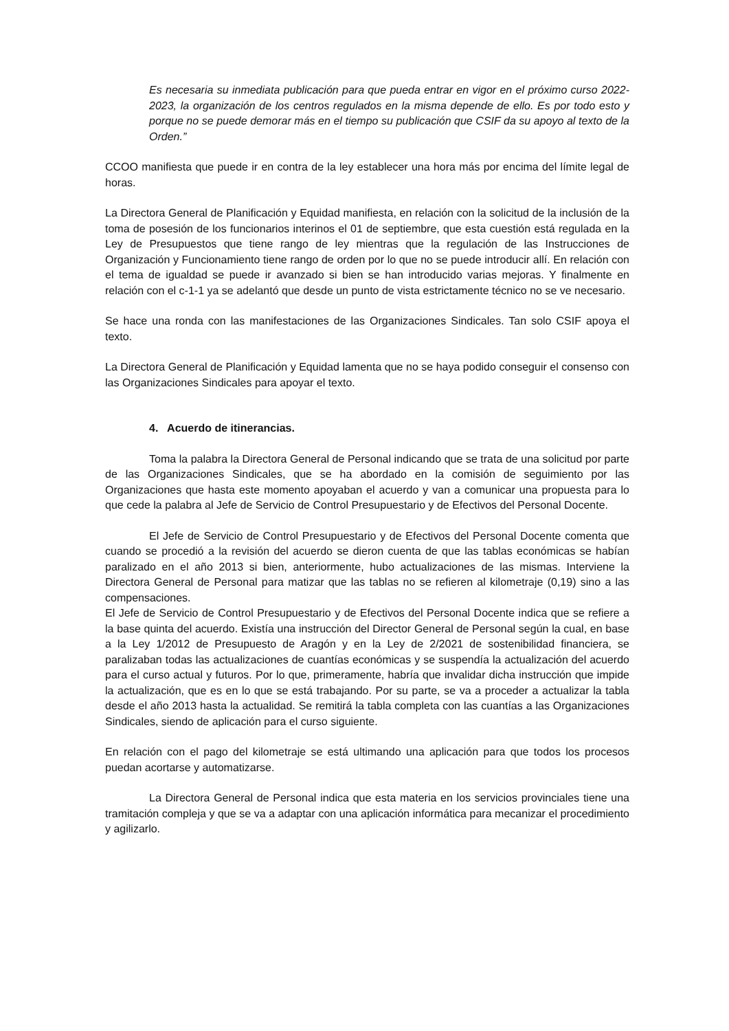Es necesaria su inmediata publicación para que pueda entrar en vigor en el próximo curso 2022-2023, la organización de los centros regulados en la misma depende de ello. Es por todo esto y porque no se puede demorar más en el tiempo su publicación que CSIF da su apoyo al texto de la Orden.”
CCOO manifiesta que puede ir en contra de la ley establecer una hora más por encima del límite legal de horas.
La Directora General de Planificación y Equidad manifiesta, en relación con la solicitud de la inclusión de la toma de posesión de los funcionarios interinos el 01 de septiembre, que esta cuestión está regulada en la Ley de Presupuestos que tiene rango de ley mientras que la regulación de las Instrucciones de Organización y Funcionamiento tiene rango de orden por lo que no se puede introducir allí. En relación con el tema de igualdad se puede ir avanzado si bien se han introducido varias mejoras. Y finalmente en relación con el c-1-1 ya se adelantó que desde un punto de vista estrictamente técnico no se ve necesario.
Se hace una ronda con las manifestaciones de las Organizaciones Sindicales. Tan solo CSIF apoya el texto.
La Directora General de Planificación y Equidad lamenta que no se haya podido conseguir el consenso con las Organizaciones Sindicales para apoyar el texto.
4. Acuerdo de itinerancias.
Toma la palabra la Directora General de Personal indicando que se trata de una solicitud por parte de las Organizaciones Sindicales, que se ha abordado en la comisión de seguimiento por las Organizaciones que hasta este momento apoyaban el acuerdo y van a comunicar una propuesta para lo que cede la palabra al Jefe de Servicio de Control Presupuestario y de Efectivos del Personal Docente.
El Jefe de Servicio de Control Presupuestario y de Efectivos del Personal Docente comenta que cuando se procedió a la revisión del acuerdo se dieron cuenta de que las tablas económicas se habían paralizado en el año 2013 si bien, anteriormente, hubo actualizaciones de las mismas. Interviene la Directora General de Personal para matizar que las tablas no se refieren al kilometraje (0,19) sino a las compensaciones.
El Jefe de Servicio de Control Presupuestario y de Efectivos del Personal Docente indica que se refiere a la base quinta del acuerdo. Existía una instrucción del Director General de Personal según la cual, en base a la Ley 1/2012 de Presupuesto de Aragón y en la Ley de 2/2021 de sostenibilidad financiera, se paralizaban todas las actualizaciones de cuantías económicas y se suspendía la actualización del acuerdo para el curso actual y futuros. Por lo que, primeramente, habría que invalidar dicha instrucción que impide la actualización, que es en lo que se está trabajando. Por su parte, se va a proceder a actualizar la tabla desde el año 2013 hasta la actualidad. Se remitirá la tabla completa con las cuantías a las Organizaciones Sindicales, siendo de aplicación para el curso siguiente.
En relación con el pago del kilometraje se está ultimando una aplicación para que todos los procesos puedan acortarse y automatizarse.
La Directora General de Personal indica que esta materia en los servicios provinciales tiene una tramitación compleja y que se va a adaptar con una aplicación informática para mecanizar el procedimiento y agilizarlo.